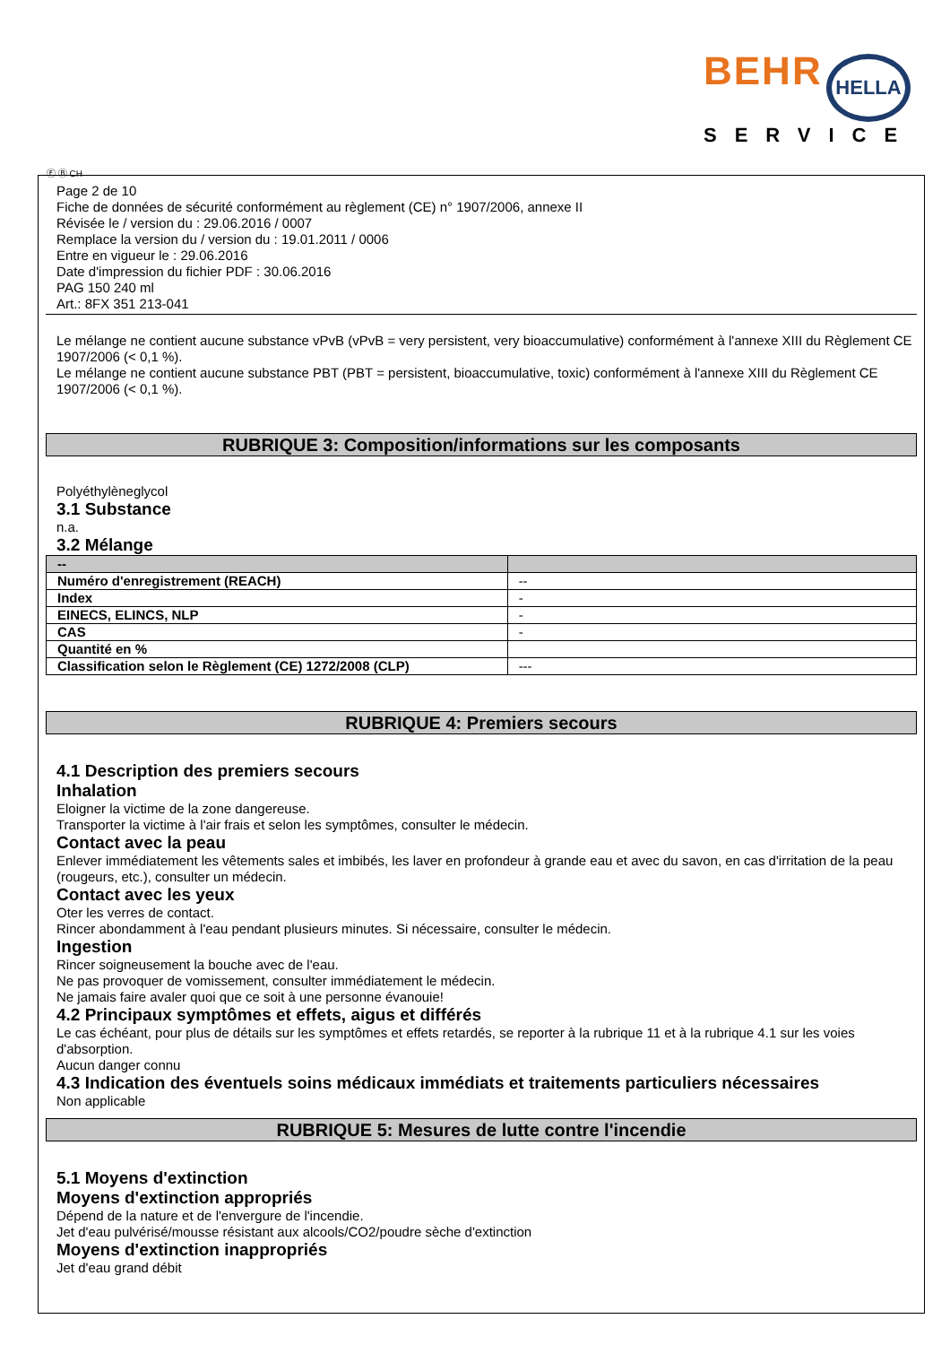BEHR HELLA
SERVICE
Ⓕ Ⓑ CH
Page 2 de 10
Fiche de données de sécurité conformément au règlement (CE) n° 1907/2006, annexe II
Révisée le / version du : 29.06.2016 / 0007
Remplace la version du / version du : 19.01.2011 / 0006
Entre en vigueur le : 29.06.2016
Date d'impression du fichier PDF : 30.06.2016
PAG 150 240 ml
Art.: 8FX 351 213-041
Le mélange ne contient aucune substance vPvB (vPvB = very persistent, very bioaccumulative) conformément à l'annexe XIII du Règlement CE 1907/2006 (< 0,1 %).
Le mélange ne contient aucune substance PBT (PBT = persistent, bioaccumulative, toxic) conformément à l'annexe XIII du Règlement CE 1907/2006 (< 0,1 %).
RUBRIQUE 3: Composition/informations sur les composants
Polyéthylèneglycol
3.1 Substance
n.a.
3.2 Mélange
| -- | |
| --- | --- |
| Numéro d'enregistrement (REACH) | -- |
| Index | - |
| EINECS, ELINCS, NLP | - |
| CAS | - |
| Quantité en % | |
| Classification selon le Règlement (CE) 1272/2008 (CLP) | --- |
RUBRIQUE 4: Premiers secours
4.1 Description des premiers secours
Inhalation
Eloigner la victime de la zone dangereuse.
Transporter la victime à l'air frais et selon les symptômes, consulter le médecin.
Contact avec la peau
Enlever immédiatement les vêtements sales et imbibés, les laver en profondeur à grande eau et avec du savon, en cas d'irritation de la peau (rougeurs, etc.), consulter un médecin.
Contact avec les yeux
Oter les verres de contact.
Rincer abondamment à l'eau pendant plusieurs minutes. Si nécessaire, consulter le médecin.
Ingestion
Rincer soigneusement la bouche avec de l'eau.
Ne pas provoquer de vomissement, consulter immédiatement le médecin.
Ne jamais faire avaler quoi que ce soit à une personne évanouie!
4.2 Principaux symptômes et effets, aigus et différés
Le cas échéant, pour plus de détails sur les symptômes et effets retardés, se reporter à la rubrique 11 et à la rubrique 4.1 sur les voies d'absorption.
Aucun danger connu
4.3 Indication des éventuels soins médicaux immédiats et traitements particuliers nécessaires
Non applicable
RUBRIQUE 5: Mesures de lutte contre l'incendie
5.1 Moyens d'extinction
Moyens d'extinction appropriés
Dépend de la nature et de l'envergure de l'incendie.
Jet d'eau pulvérisé/mousse résistant aux alcools/CO2/poudre sèche d'extinction
Moyens d'extinction inappropriés
Jet d'eau grand débit